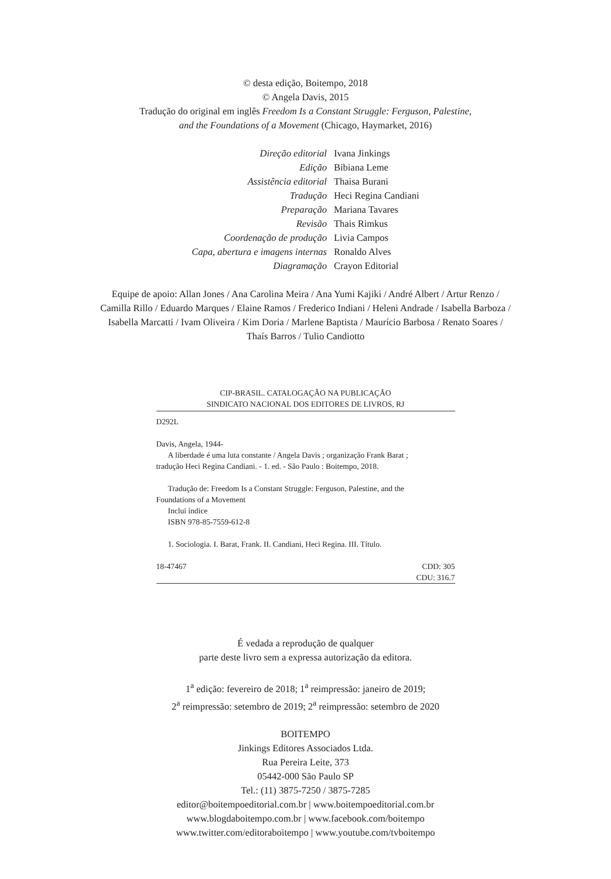© desta edição, Boitempo, 2018
© Angela Davis, 2015
Tradução do original em inglês Freedom Is a Constant Struggle: Ferguson, Palestine,
and the Foundations of a Movement (Chicago, Haymarket, 2016)
| Direção editorial | Ivana Jinkings |
| Edição | Bibiana Leme |
| Assistência editorial | Thaisa Burani |
| Tradução | Heci Regina Candiani |
| Preparação | Mariana Tavares |
| Revisão | Thais Rimkus |
| Coordenação de produção | Livia Campos |
| Capa, abertura e imagens internas | Ronaldo Alves |
| Diagramação | Crayon Editorial |
Equipe de apoio: Allan Jones / Ana Carolina Meira / Ana Yumi Kajiki / André Albert / Artur Renzo /
Camilla Rillo / Eduardo Marques / Elaine Ramos / Frederico Indiani / Heleni Andrade / Isabella Barboza /
Isabella Marcatti / Ivam Oliveira / Kim Doria / Marlene Baptista / Maurício Barbosa / Renato Soares /
Thaís Barros / Tulio Candiotto
CIP-BRASIL. CATALOGAÇÃO NA PUBLICAÇÃO
SINDICATO NACIONAL DOS EDITORES DE LIVROS, RJ
D292L
Davis, Angela, 1944-
A liberdade é uma luta constante / Angela Davis ; organização Frank Barat ;
tradução Heci Regina Candiani. - 1. ed. - São Paulo : Boitempo, 2018.
Tradução de: Freedom Is a Constant Struggle: Ferguson, Palestine, and the
Foundations of a Movement
Inclui índice
ISBN 978-85-7559-612-8
1. Sociologia. I. Barat, Frank. II. Candiani, Heci Regina. III. Título.
18-47467 CDD: 305
CDU: 316.7
É vedada a reprodução de qualquer
parte deste livro sem a expressa autorização da editora.
1<sup>a</sup> edição: fevereiro de 2018; 1<sup>a</sup> reimpressão: janeiro de 2019;
2<sup>a</sup> reimpressão: setembro de 2019; 2<sup>a</sup> reimpressão: setembro de 2020
BOITEMPO
Jinkings Editores Associados Ltda.
Rua Pereira Leite, 373
05442-000 São Paulo SP
Tel.: (11) 3875-7250 / 3875-7285
editor@boitempoeditorial.com.br | www.boitempoeditorial.com.br
www.blogdaboitempo.com.br | www.facebook.com/boitempo
www.twitter.com/editoraboitempo | www.youtube.com/tvboitempo